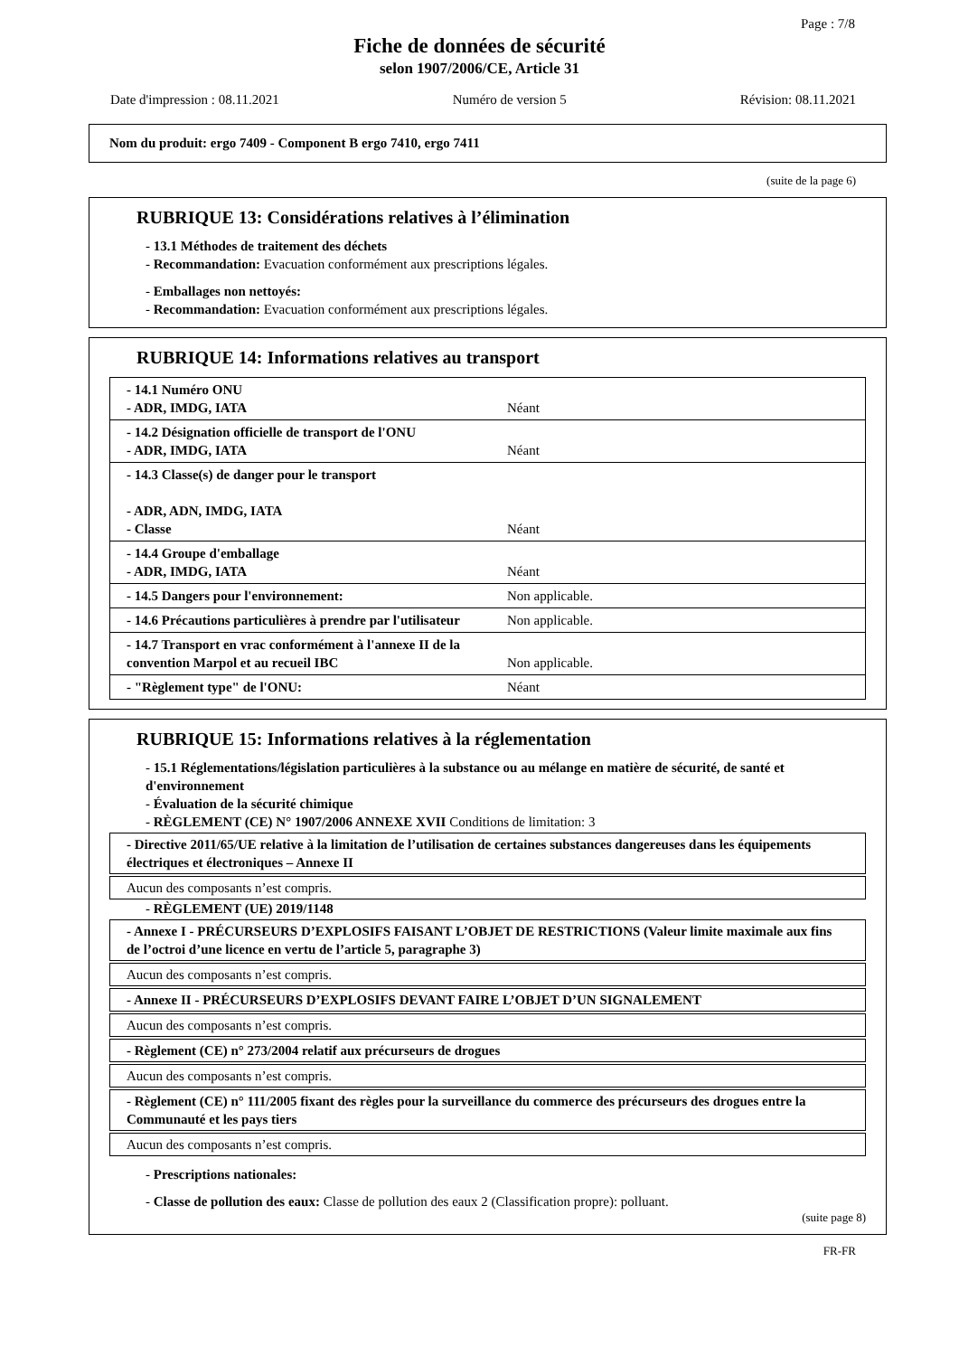Page : 7/8
Fiche de données de sécurité
selon 1907/2006/CE, Article 31
Date d'impression : 08.11.2021 Numéro de version 5 Révision: 08.11.2021
Nom du produit: ergo 7409 - Component B ergo 7410, ergo 7411
(suite de la page 6)
RUBRIQUE 13: Considérations relatives à l’élimination
- 13.1 Méthodes de traitement des déchets
- Recommandation: Evacuation conformément aux prescriptions légales.
- Emballages non nettoyés:
- Recommandation: Evacuation conformément aux prescriptions légales.
RUBRIQUE 14: Informations relatives au transport
| - 14.1 Numéro ONU - ADR, IMDG, IATA | Néant |
| - 14.2 Désignation officielle de transport de l'ONU - ADR, IMDG, IATA | Néant |
| - 14.3 Classe(s) de danger pour le transport - ADR, ADN, IMDG, IATA - Classe | Néant |
| - 14.4 Groupe d'emballage - ADR, IMDG, IATA | Néant |
| - 14.5 Dangers pour l'environnement: | Non applicable. |
| - 14.6 Précautions particulières à prendre par l'utilisateur | Non applicable. |
| - 14.7 Transport en vrac conformément à l'annexe II de la convention Marpol et au recueil IBC | Non applicable. |
| - "Règlement type" de l'ONU: | Néant |
RUBRIQUE 15: Informations relatives à la réglementation
- 15.1 Réglementations/législation particulières à la substance ou au mélange en matière de sécurité, de santé et d'environnement
- Évaluation de la sécurité chimique
- RÈGLEMENT (CE) N° 1907/2006 ANNEXE XVII Conditions de limitation: 3
- Directive 2011/65/UE relative à la limitation de l’utilisation de certaines substances dangereuses dans les équipements électriques et électroniques – Annexe II
Aucun des composants n’est compris.
- RÈGLEMENT (UE) 2019/1148
- Annexe I - PRÉCURSEURS D’EXPLOSIFS FAISANT L’OBJET DE RESTRICTIONS (Valeur limite maximale aux fins de l’octroi d’une licence en vertu de l’article 5, paragraphe 3)
Aucun des composants n’est compris.
- Annexe II - PRÉCURSEURS D’EXPLOSIFS DEVANT FAIRE L’OBJET D’UN SIGNALEMENT
Aucun des composants n’est compris.
- Règlement (CE) n° 273/2004 relatif aux précurseurs de drogues
Aucun des composants n’est compris.
- Règlement (CE) n° 111/2005 fixant des règles pour la surveillance du commerce des précurseurs des drogues entre la Communauté et les pays tiers
Aucun des composants n’est compris.
- Prescriptions nationales:
- Classe de pollution des eaux: Classe de pollution des eaux 2 (Classification propre): polluant.
(suite page 8)
FR-FR